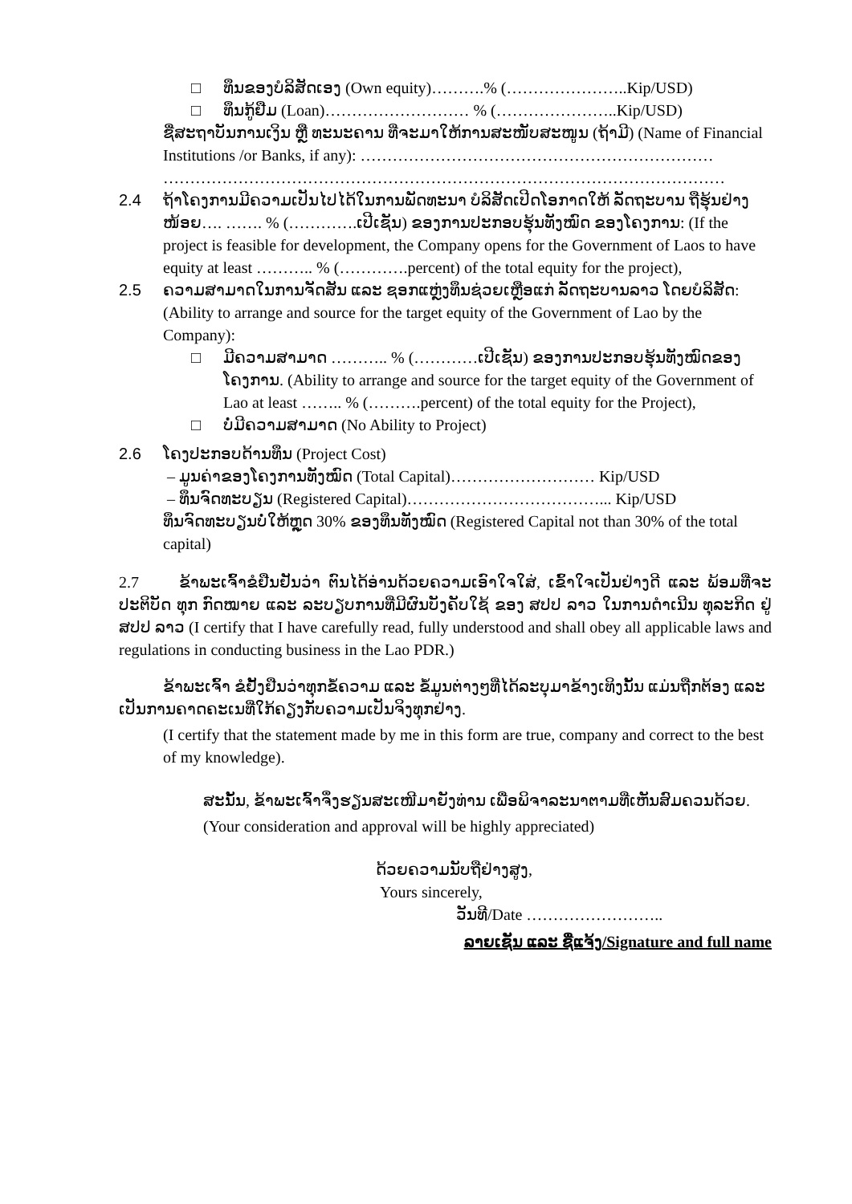□ ທຶນຂອງບໍລິສັດເອງ (Own equity)……….% (…………………..Kip/USD)
□ ທຶນກູ້ຢືມ (Loan)……………………… % (…………………..Kip/USD)
ຊື່ສະຖາບັນການເງິນ ຫຼື ທະນະຄານ ທີ່ຈະມາໃຫ້ການສະໜັບສະໜູນ (ຖ້າມີ) (Name of Financial Institutions /or Banks, if any): ………………………………………………………… ……………………………………………………………………………………………
2.4 ຖ້າໂຄງການມີຄວາມເປັນໄປໄດ້ໃນການພັດທະນາ ບໍລິສັດເປີດໂອກາດໃຫ້ ລັດຖະບານ ຖືຮຸ້ນຢ່າງໜ້ອຍ…. ……. % (………….ເປີເຊັນ) ຂອງການປະກອບຮຸ້ນທັງໝົດ ຂອງໂຄງການ: (If the project is feasible for development, the Company opens for the Government of Laos to have equity at least ……….. % (………….percent) of the total equity for the project),
2.5 ຄວາມສາມາດໃນການຈັດສັນ ແລະ ຊອກແຫຼ່ງທຶນຊ່ວຍເຫຼືອແກ່ ລັດຖະບານລາວ ໂດຍບໍລິສັດ: (Ability to arrange and source for the target equity of the Government of Lao by the Company):
□ ມີຄວາມສາມາດ ……….. % (…………ເປີເຊັນ) ຂອງການປະກອບຮຸ້ນທັງໝົດຂອງ
ໂຄງການ. (Ability to arrange and source for the target equity of the Government of Lao at least …….. % (……….percent) of the total equity for the Project),
□ ບໍ່ມີຄວາມສາມາດ (No Ability to Project)
2.6 ໂຄງປະກອບດ້ານທຶນ (Project Cost)
– ມູນຄ່າຂອງໂຄງການທັງໝົດ (Total Capital)……………………… Kip/USD
– ທຶນຈົດທະບຽນ (Registered Capital)………………………………... Kip/USD
ທຶນຈົດທະບຽນບໍ່ໃຫ້ຫຼຸດ 30% ຂອງທຶນທັງໝົດ (Registered Capital not than 30% of the total capital)
2.7 ຂ້າພະເຈົ້າຂໍຢືນຢັນວ່າ ຕົນໄດ້ອ່ານດ້ວຍຄວາມເອົາໃຈໃສ່, ເຂົ້າໃຈເປັນຢ່າງດີ ແລະ ພ້ອມທີ່ຈະປະຕິບັດ ທຸກ ກົດໝາຍ ແລະ ລະບຽບການທີ່ມີຜົນບັງຄັບໃຊ້ ຂອງ ສປປ ລາວ ໃນການດຳເນີນ ທຸລະກິດ ຢູ່ ສປປ ລາວ (I certify that I have carefully read, fully understood and shall obey all applicable laws and regulations in conducting business in the Lao PDR.)
ຂ້າພະເຈົ້າ ຂໍຢັ້ງຢືນວ່າທຸກຂໍ້ຄວາມ ແລະ ຂໍ້ມູນຕ່າງໆທີ່ໄດ້ລະບຸມາຂ້າງເທິງນັ້ນ ແມ່ນຖືກຕ້ອງ ແລະ ເປັນການຄາດຄະເນທີ່ໃກ້ຄຽງກັບຄວາມເປັນຈິງທຸກຢ່າງ.
(I certify that the statement made by me in this form are true, company and correct to the best of my knowledge).
ສະນັ້ນ, ຂ້າພະເຈົ້າຈຶ່ງຮຽນສະເໜີມາຍັງທ່ານ ເພື່ອພິຈາລະນາຕາມທີ່ເຫັນສົມຄວນດ້ວຍ.
(Your consideration and approval will be highly appreciated)
ດ້ວຍຄວາມນັບຖືຢ່າງສູງ,
Yours sincerely,
ວັນທີ/Date ……………………..
ລາຍເຊັນ ແລະ ຊື່ແຈ້ງ/Signature and full name